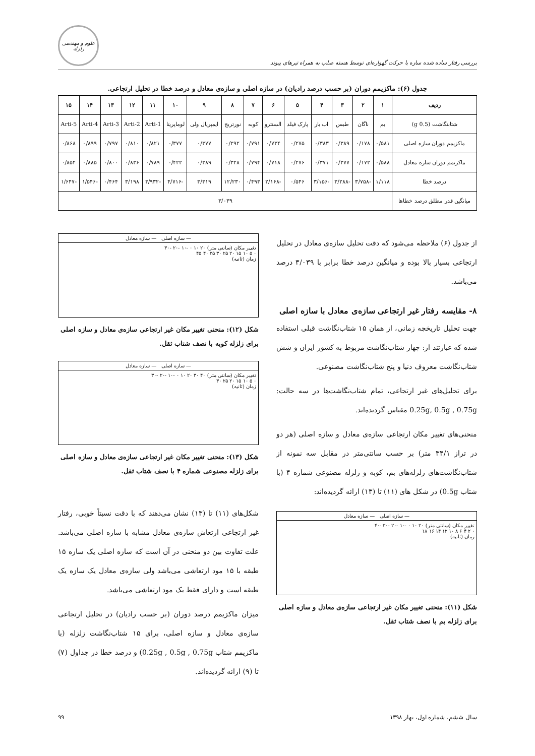بررسی رفتار ساده شده سازه با حرکت گهواره‌ای توسط هسته صلب به همراه تیرهای پیوند
علوم و مهندسی زلزله
جدول (۶): ماکزیمم دوران (بر حسب درصد رادیان) در سازه اصلی و سازه‌ی معادل و درصد خطا در تحلیل ارتجاعی.
| ردیف | ۱ | ۲ | ۳ | ۴ | ۵ | ۶ | ۷ | ۸ | ۹ | ۱۰ | ۱۱ | ۱۲ | ۱۳ | ۱۴ | ۱۵ |
| --- | --- | --- | --- | --- | --- | --- | --- | --- | --- | --- | --- | --- | --- | --- | --- |
| شتابنگاشت (0.5 g) | بم | ناگان | طبس | اب بار | پارک فیلد | السنترو | کوبه | نورتریج | ایمپریال ولی | لوماپریتا | Arti-1 | Arti-2 | Arti-3 | Arti-4 | Arti-5 |
| ماکزیمم دوران سازه اصلی | ۰/۵۸۱ | ۰/۱۷۸ | ۰/۳۸۹ | ۰/۳۸۳ | ۰/۲۷۵ | ۰/۷۳۴ | ۰/۷۹۱ | ۰/۲۹۲ | ۰/۳۷۷ | ۰/۳۷۷ | ۰/۸۲۱ | ۰/۸۱۰ | ۰/۷۹۷ | ۰/۸۹۹ | ۰/۸۶۸ |
| ماکزیمم دوران سازه معادل | ۰/۵۸۸ | ۰/۱۷۲ | ۰/۳۷۷ | ۰/۳۷۱ | ۰/۲۷۶ | ۰/۷۱۸ | ۰/۷۹۴ | ۰/۳۲۸ | ۰/۳۸۹ | ۰/۴۲۲ | ۰/۷۸۹ | ۰/۸۳۶ | ۰/۸۰۰ | ۰/۸۸۵ | ۰/۸۵۴ |
| درصد خطا | ۱/۱۱۸ | -۳/۷۵۸ | -۳/۲۸۸ | -۳/۱۵۶ | ۰/۵۴۶ | -۲/۱۶۸ | ۰/۴۹۳ | ۱۲/۲۳۰ | ۳/۳۱۹ | -۴/۷۱۶ | -۳/۹۳۲ | ۳/۱۹۸ | ۰/۴۶۴ | -۱/۵۴۶ | -۱/۶۴۷ |
| میانگین قدر مطلق درصد خطاها | ۳/۰۳۹ | | | | | | | | | | | | | | |
از جدول (۶) ملاحظه می‌شود که دقت تحلیل سازه‌ی معادل در تحلیل ارتجاعی بسیار بالا بوده و میانگین درصد خطا برابر با ۳/۰۳۹ درصد می‌باشد.
۸- مقایسه رفتار غیر ارتجاعی سازه‌ی معادل با سازه اصلی
جهت تحلیل تاریخچه زمانی، از همان ۱۵ شتاب‌نگاشت قبلی استفاده شده که عبارتند از: چهار شتاب‌نگاشت مربوط به کشور ایران و شش شتاب‌نگاشت معروف دنیا و پنج شتاب‌نگاشت مصنوعی.
برای تحلیل‌های غیر ارتجاعی، تمام شتاب‌نگاشت‌ها در سه حالت: 0.25g, 0.5g , 0.75g مقیاس گردیده‌اند.
منحنی‌های تغییر مکان ارتجاعی سازه‌ی معادل و سازه اصلی (هر دو در تراز ۳۴/۱ متر) بر حسب سانتی‌متر در مقابل سه نمونه از شتاب‌نگاشت‌های زلزله‌های بم، کوبه و زلزله مصنوعی شماره ۴ (با شتاب 0.5g) در شکل های (۱۱) تا (۱۳) ارائه گردیده‌اند:
— سازه اصلی — سازه معادل
تغییر مکان (سانتی متر) ۲۰ ۱۰ ۰ -۱۰ -۲۰ -۳۰ -۴۰
۰ ۲ ۴ ۶ ۸ ۱۰ ۱۲ ۱۴ ۱۶ ۱۸
زمان (ثانیه)
شکل (۱۱): منحنی تغییر مکان غیر ارتجاعی سازه‌ی معادل و سازه اصلی برای زلزله بم با نصف شتاب ثقل.
— سازه اصلی — سازه معادل
تغییر مکان (سانتی متر) ۲۰ ۱۰ ۰ -۱۰ -۲۰ -۳۰
۰ ۵ ۱۰ ۱۵ ۲۰ ۲۵ ۳۰ ۳۵ ۴۰ ۴۵
زمان (ثانیه)
شکل (۱۲): منحنی تغییر مکان غیر ارتجاعی سازه‌ی معادل و سازه اصلی برای زلزله کوبه با نصف شتاب ثقل.
— سازه اصلی — سازه معادل
تغییر مکان (سانتی متر) ۴۰ ۳۰ ۲۰ ۱۰ ۰ -۱۰ -۲۰ -۳۰
۰ ۵ ۱۰ ۱۵ ۲۰ ۲۵ ۳۰
زمان (ثانیه)
شکل (۱۳): منحنی تغییر مکان غیر ارتجاعی سازه‌ی معادل و سازه اصلی برای زلزله مصنوعی شماره ۴ با نصف شتاب ثقل.
شکل‌های (۱۱) تا (۱۳) نشان می‌دهند که با دقت نسبتاً خوبی، رفتار غیر ارتجاعی ارتعاش سازه‌ی معادل مشابه با سازه اصلی می‌باشد. علت تفاوت بین دو منحنی در آن است که سازه اصلی یک سازه ۱۵ طبقه با ۱۵ مود ارتعاشی می‌باشد ولی سازه‌ی معادل یک سازه یک طبقه است و دارای فقط یک مود ارتعاشی می‌باشد.
میزان ماکزیمم درصد دوران (بر حسب رادیان) در تحلیل ارتجاعی سازه‌ی معادل و سازه اصلی، برای ۱۵ شتاب‌نگاشت زلزله (با ماکزیمم شتاب 0.25g , 0.5g , 0.75g) و درصد خطا در جداول (۷) تا (۹) ارائه گردیده‌اند.
سال ششم، شماره اول، بهار ۱۳۹۸ ۹۹